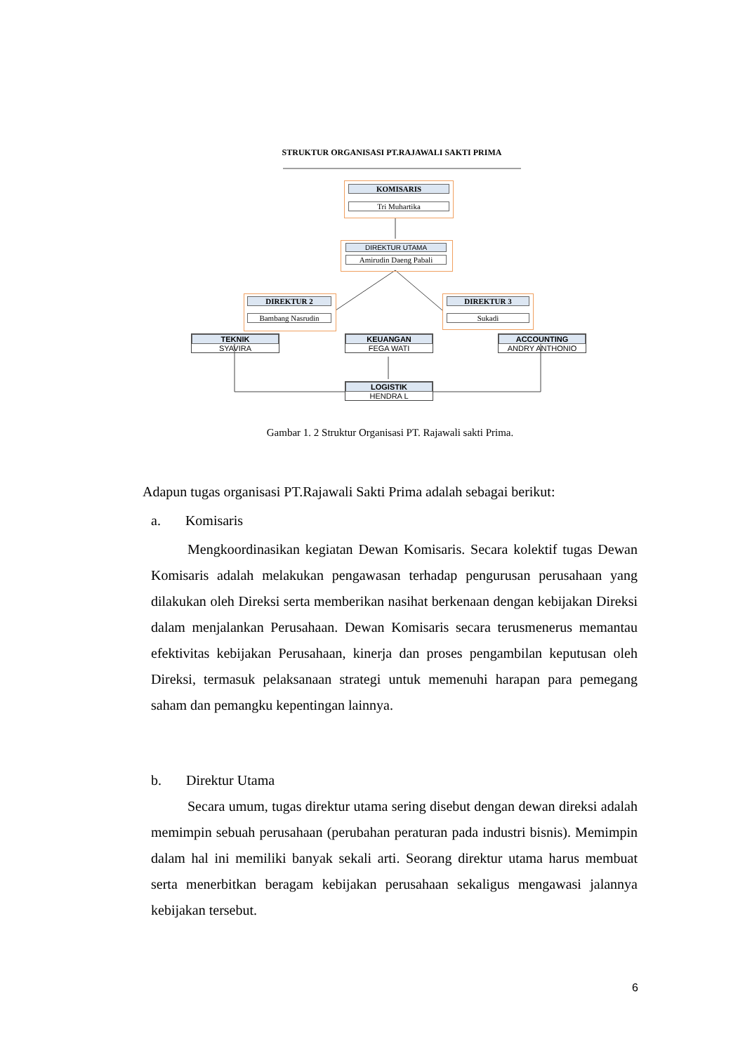STRUKTUR ORGANISASI PT.RAJAWALI SAKTI PRIMA
KOMISARIS
Tri Muhartika
DIREKTUR UTAMA
Amirudin Daeng Pabali
DIREKTUR 2
Bambang Nasrudin
DIREKTUR 3
Sukadi
TEKNIK
SYAVIRA
KEUANGAN
FEGA WATI
ACCOUNTING
ANDRY ANTHONIO
LOGISTIK
HENDRA L
Gambar 1. 2 Struktur Organisasi PT. Rajawali sakti Prima.
Adapun tugas organisasi PT.Rajawali Sakti Prima adalah sebagai berikut:
a. Komisaris
Mengkoordinasikan kegiatan Dewan Komisaris. Secara kolektif tugas Dewan Komisaris adalah melakukan pengawasan terhadap pengurusan perusahaan yang dilakukan oleh Direksi serta memberikan nasihat berkenaan dengan kebijakan Direksi dalam menjalankan Perusahaan. Dewan Komisaris secara terusmenerus memantau efektivitas kebijakan Perusahaan, kinerja dan proses pengambilan keputusan oleh Direksi, termasuk pelaksanaan strategi untuk memenuhi harapan para pemegang saham dan pemangku kepentingan lainnya.
b. Direktur Utama
Secara umum, tugas direktur utama sering disebut dengan dewan direksi adalah memimpin sebuah perusahaan (perubahan peraturan pada industri bisnis). Memimpin dalam hal ini memiliki banyak sekali arti. Seorang direktur utama harus membuat serta menerbitkan beragam kebijakan perusahaan sekaligus mengawasi jalannya kebijakan tersebut.
6